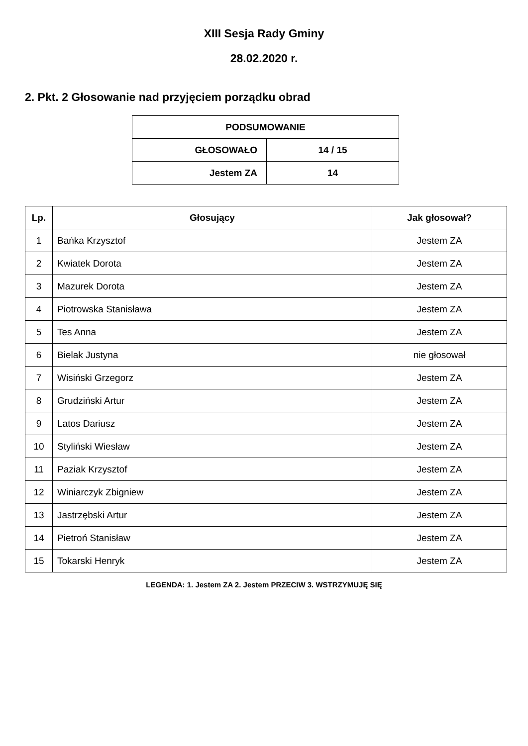XIII Sesja Rady Gminy
28.02.2020 r.
2. Pkt. 2 Głosowanie nad przyjęciem porządku obrad
| PODSUMOWANIE | |
| --- | --- |
| GŁOSOWAŁO | 14 / 15 |
| Jestem ZA | 14 |
| Lp. | Głosujący | Jak głosował? |
| --- | --- | --- |
| 1 | Bańka Krzysztof | Jestem ZA |
| 2 | Kwiatek Dorota | Jestem ZA |
| 3 | Mazurek Dorota | Jestem ZA |
| 4 | Piotrowska Stanisława | Jestem ZA |
| 5 | Tes Anna | Jestem ZA |
| 6 | Bielak Justyna | nie głosował |
| 7 | Wisiński Grzegorz | Jestem ZA |
| 8 | Grudziński Artur | Jestem ZA |
| 9 | Latos Dariusz | Jestem ZA |
| 10 | Styliński Wiesław | Jestem ZA |
| 11 | Paziak Krzysztof | Jestem ZA |
| 12 | Winiarczyk Zbigniew | Jestem ZA |
| 13 | Jastrzębski Artur | Jestem ZA |
| 14 | Pietroń Stanisław | Jestem ZA |
| 15 | Tokarski Henryk | Jestem ZA |
LEGENDA: 1. Jestem ZA 2. Jestem PRZECIW 3. WSTRZYMUJĘ SIĘ